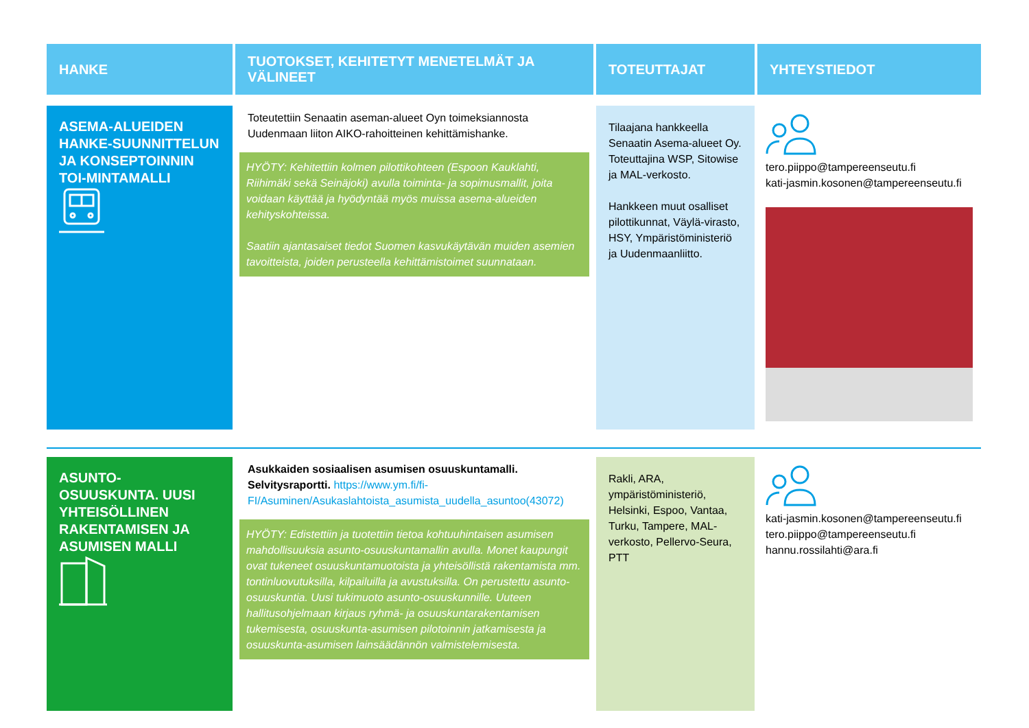| HANKE | TUOTOKSET, KEHITETYT MENETELMÄT JA VÄLINEET | TOTEUTTAJAT | YHTEYSTIEDOT |
| --- | --- | --- | --- |
| ASEMA-ALUEIDEN HANKE-SUUNNITTELUN JA KONSEPTOINNIN TOI-MINTAMALLI | Toteutettiin Senaatin aseman-alueet Oyn toimeksiannosta Uudenmaan liiton AIKO-rahoitteinen kehittämishanke. HYÖTY: Kehitettiin kolmen pilottikohteen (Espoon Kauklahti, Riihimäki sekä Seinäjoki) avulla toiminta- ja sopimusmallit, joita voidaan käyttää ja hyödyntää myös muissa asema-alueiden kehityskohteissa. Saatiin ajantasaiset tiedot Suomen kasvukäytävän muiden asemien tavoitteista, joiden perusteella kehittämistoimet suunnataan. | Tilaajana hankkeella Senaatin Asema-alueet Oy. Toteuttajina WSP, Sitowise ja MAL-verkosto. Hankkeen muut osalliset pilottikunnat, Väylä-virasto, HSY, Ympäristöministeriö ja Uudenmaanliitto. | tero.piippo@tampereenseutu.fi kati-jasmin.kosonen@tampereenseutu.fi |
| ASUNTO-OSUUSKUNTA. UUSI YHTEISÖLLINEN RAKENTAMISEN JA ASUMISEN MALLI | Asukkaiden sosiaalisen asumisen osuuskuntamalli. Selvitysraportti. https://www.ym.fi/fi-FI/Asuminen/Asukaslahtoista_asumista_uudella_asuntoo(43072) HYÖTY: Edistettiin ja tuotettiin tietoa kohtuuhintaisen asumisen mahdollisuuksia asunto-osuuskuntamallin avulla. Monet kaupungit ovat tukeneet osuuskuntamuotoista ja yhteisöllistä rakentamista mm. tontinluovutuksilla, kilpailuilla ja avustuksilla. On perustettu asunto-osuuskuntia. Uusi tukimuoto asunto-osuuskunnille. Uuteen hallitusohjelmaan kirjaus ryhmä- ja osuuskuntarakentamisen tukemisesta, osuuskunta-asumisen pilotoinnin jatkamisesta ja osuuskunta-asumisen lainsäädännön valmistelemisesta. | Rakli, ARA, ympäristöministeriö, Helsinki, Espoo, Vantaa, Turku, Tampere, MAL-verkosto, Pellervo-Seura, PTT | kati-jasmin.kosonen@tampereenseutu.fi tero.piippo@tampereenseutu.fi hannu.rossilahti@ara.fi |